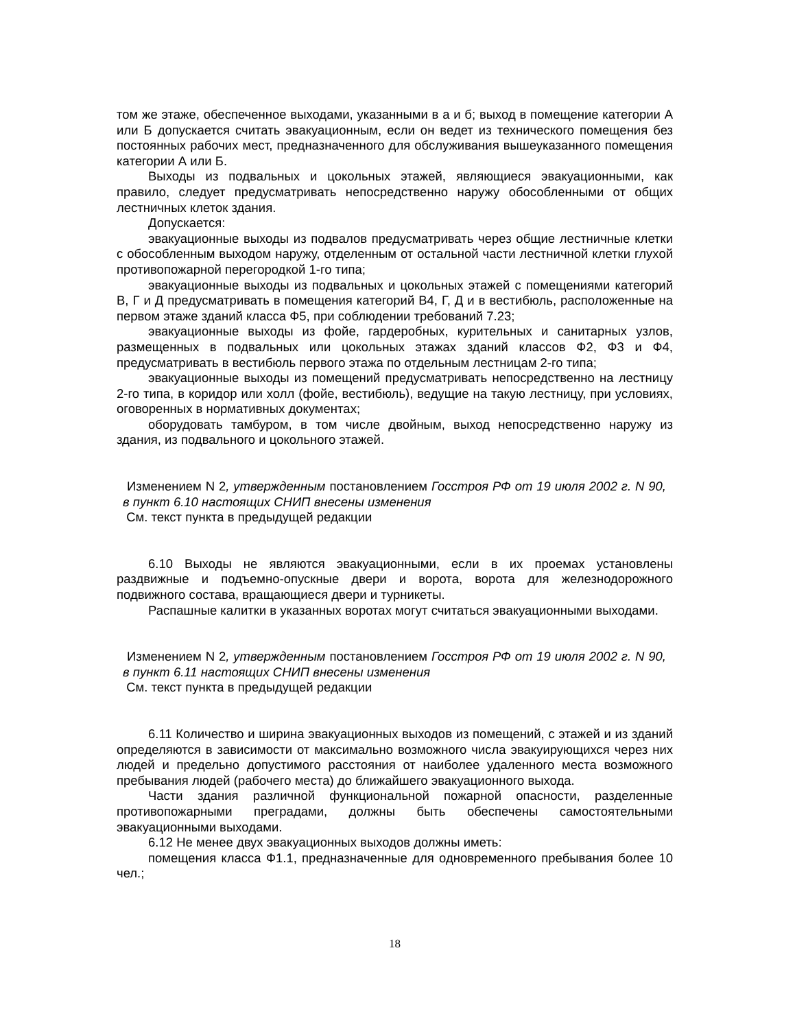том же этаже, обеспеченное выходами, указанными в а и б; выход в помещение категории А или Б допускается считать эвакуационным, если он ведет из технического помещения без постоянных рабочих мест, предназначенного для обслуживания вышеуказанного помещения категории А или Б.
Выходы из подвальных и цокольных этажей, являющиеся эвакуационными, как правило, следует предусматривать непосредственно наружу обособленными от общих лестничных клеток здания.
Допускается:
эвакуационные выходы из подвалов предусматривать через общие лестничные клетки с обособленным выходом наружу, отделенным от остальной части лестничной клетки глухой противопожарной перегородкой 1-го типа;
эвакуационные выходы из подвальных и цокольных этажей с помещениями категорий В, Г и Д предусматривать в помещения категорий В4, Г, Д и в вестибюль, расположенные на первом этаже зданий класса Ф5, при соблюдении требований 7.23;
эвакуационные выходы из фойе, гардеробных, курительных и санитарных узлов, размещенных в подвальных или цокольных этажах зданий классов Ф2, Ф3 и Ф4, предусматривать в вестибюль первого этажа по отдельным лестницам 2-го типа;
эвакуационные выходы из помещений предусматривать непосредственно на лестницу 2-го типа, в коридор или холл (фойе, вестибюль), ведущие на такую лестницу, при условиях, оговоренных в нормативных документах;
оборудовать тамбуром, в том числе двойным, выход непосредственно наружу из здания, из подвального и цокольного этажей.
Изменением N 2, утвержденным постановлением Госстроя РФ от 19 июля 2002 г. N 90, в пункт 6.10 настоящих СНИП внесены изменения
См. текст пункта в предыдущей редакции
6.10 Выходы не являются эвакуационными, если в их проемах установлены раздвижные и подъемно-опускные двери и ворота, ворота для железнодорожного подвижного состава, вращающиеся двери и турникеты.
Распашные калитки в указанных воротах могут считаться эвакуационными выходами.
Изменением N 2, утвержденным постановлением Госстроя РФ от 19 июля 2002 г. N 90, в пункт 6.11 настоящих СНИП внесены изменения
См. текст пункта в предыдущей редакции
6.11 Количество и ширина эвакуационных выходов из помещений, с этажей и из зданий определяются в зависимости от максимально возможного числа эвакуирующихся через них людей и предельно допустимого расстояния от наиболее удаленного места возможного пребывания людей (рабочего места) до ближайшего эвакуационного выхода.
Части здания различной функциональной пожарной опасности, разделенные противопожарными преградами, должны быть обеспечены самостоятельными эвакуационными выходами.
6.12 Не менее двух эвакуационных выходов должны иметь:
помещения класса Ф1.1, предназначенные для одновременного пребывания более 10 чел.;
18